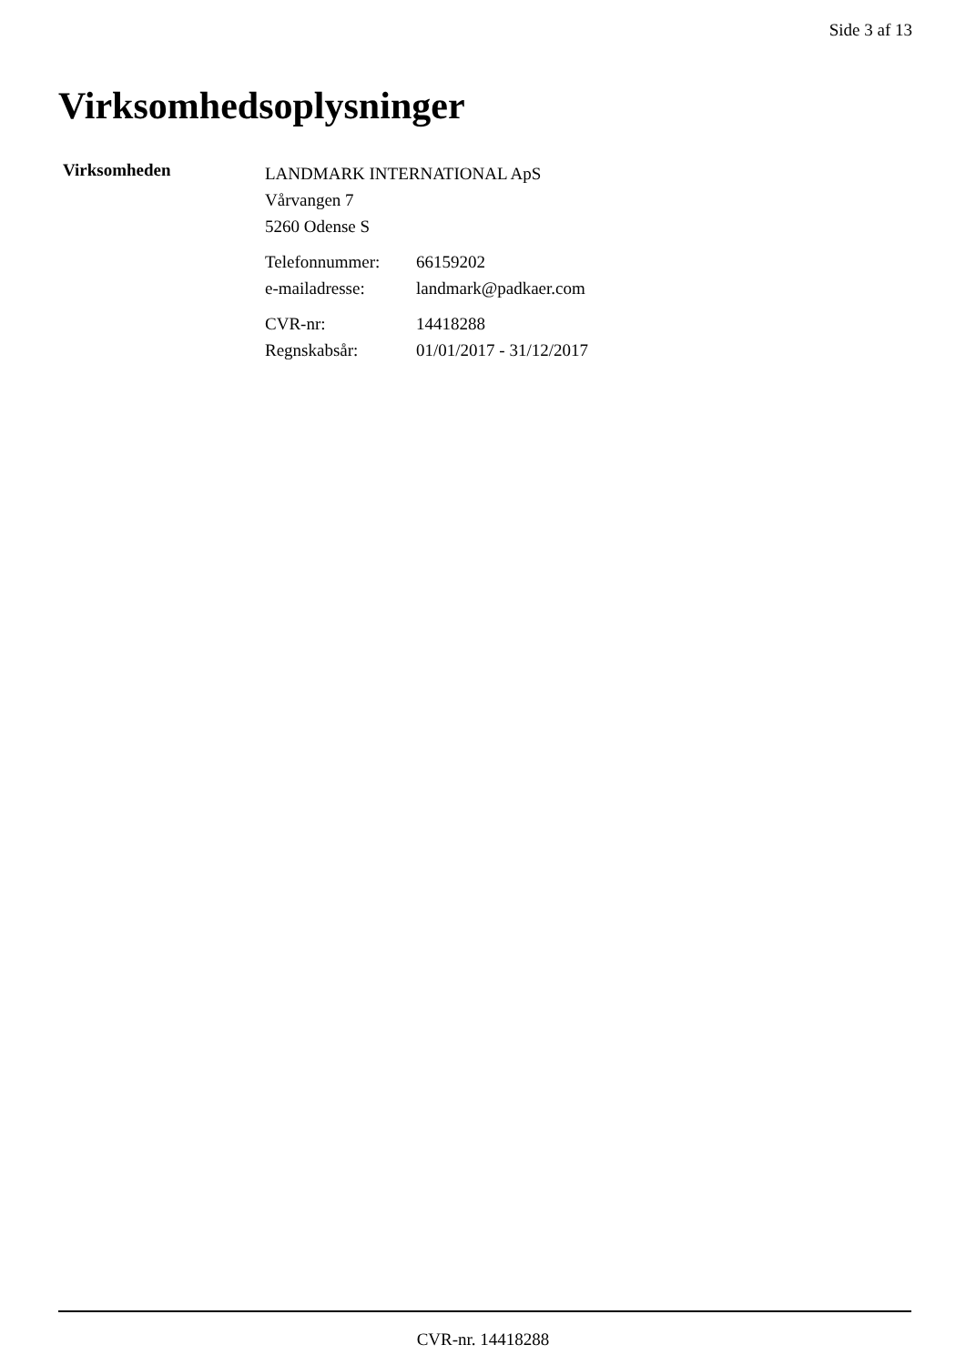Side 3 af 13
Virksomhedsoplysninger
Virksomheden
LANDMARK INTERNATIONAL ApS
Vårvangen 7
5260 Odense S
| Telefonnummer: | 66159202 |
| e-mailadresse: | landmark@padkaer.com |
| CVR-nr: | 14418288 |
| Regnskabsår: | 01/01/2017 - 31/12/2017 |
CVR-nr. 14418288